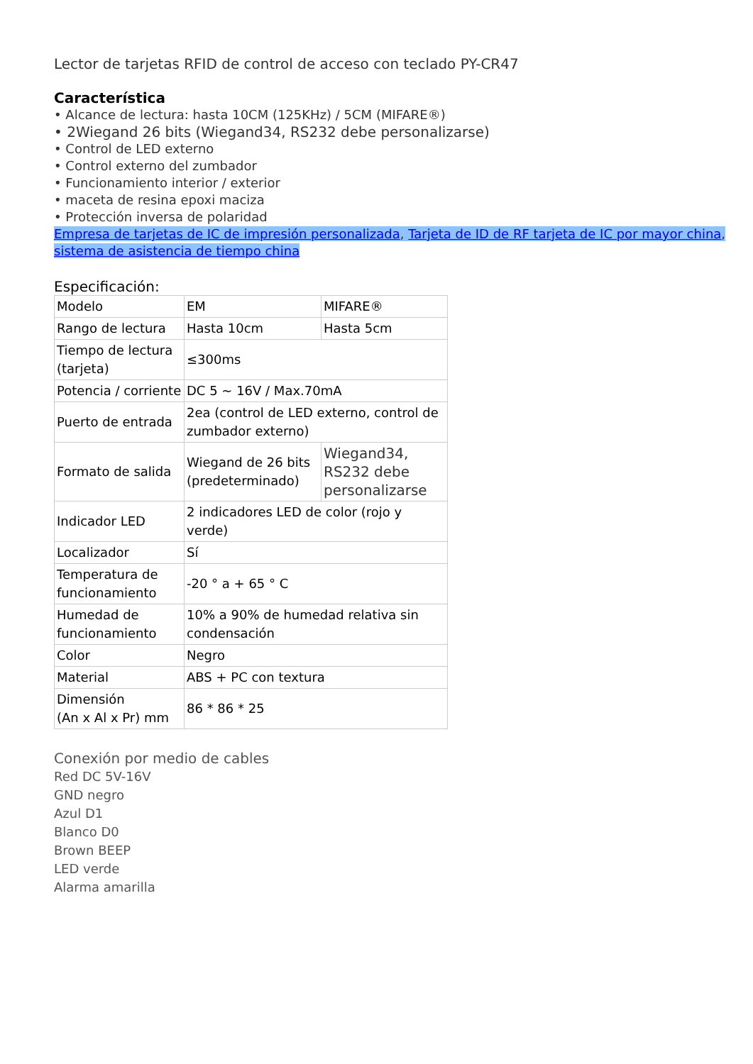Lector de tarjetas RFID de control de acceso con teclado PY-CR47
Característica
• Alcance de lectura: hasta 10CM (125KHz) / 5CM (MIFARE®)
• 2Wiegand 26 bits (Wiegand34, RS232 debe personalizarse)
• Control de LED externo
• Control externo del zumbador
• Funcionamiento interior / exterior
• maceta de resina epoxi maciza
• Protección inversa de polaridad
Empresa de tarjetas de IC de impresión personalizada, Tarjeta de ID de RF tarjeta de IC por mayor china, sistema de asistencia de tiempo china
Especificación:
| Modelo | EM | MIFARE® |
| Rango de lectura | Hasta 10cm | Hasta 5cm |
| Tiempo de lectura (tarjeta) | ≤300ms | |
| Potencia / corriente | DC 5 ~ 16V / Max.70mA | |
| Puerto de entrada | 2ea (control de LED externo, control de zumbador externo) | |
| Formato de salida | Wiegand de 26 bits (predeterminado) | Wiegand34, RS232 debe personalizarse |
| Indicador LED | 2 indicadores LED de color (rojo y verde) | |
| Localizador | Sí | |
| Temperatura de funcionamiento | -20 ° a + 65 ° C | |
| Humedad de funcionamiento | 10% a 90% de humedad relativa sin condensación | |
| Color | Negro | |
| Material | ABS + PC con textura | |
| Dimensión (An x Al x Pr) mm | 86 * 86 * 25 | |
Conexión por medio de cables
Red DC 5V-16V
GND negro
Azul D1
Blanco D0
Brown BEEP
LED verde
Alarma amarilla